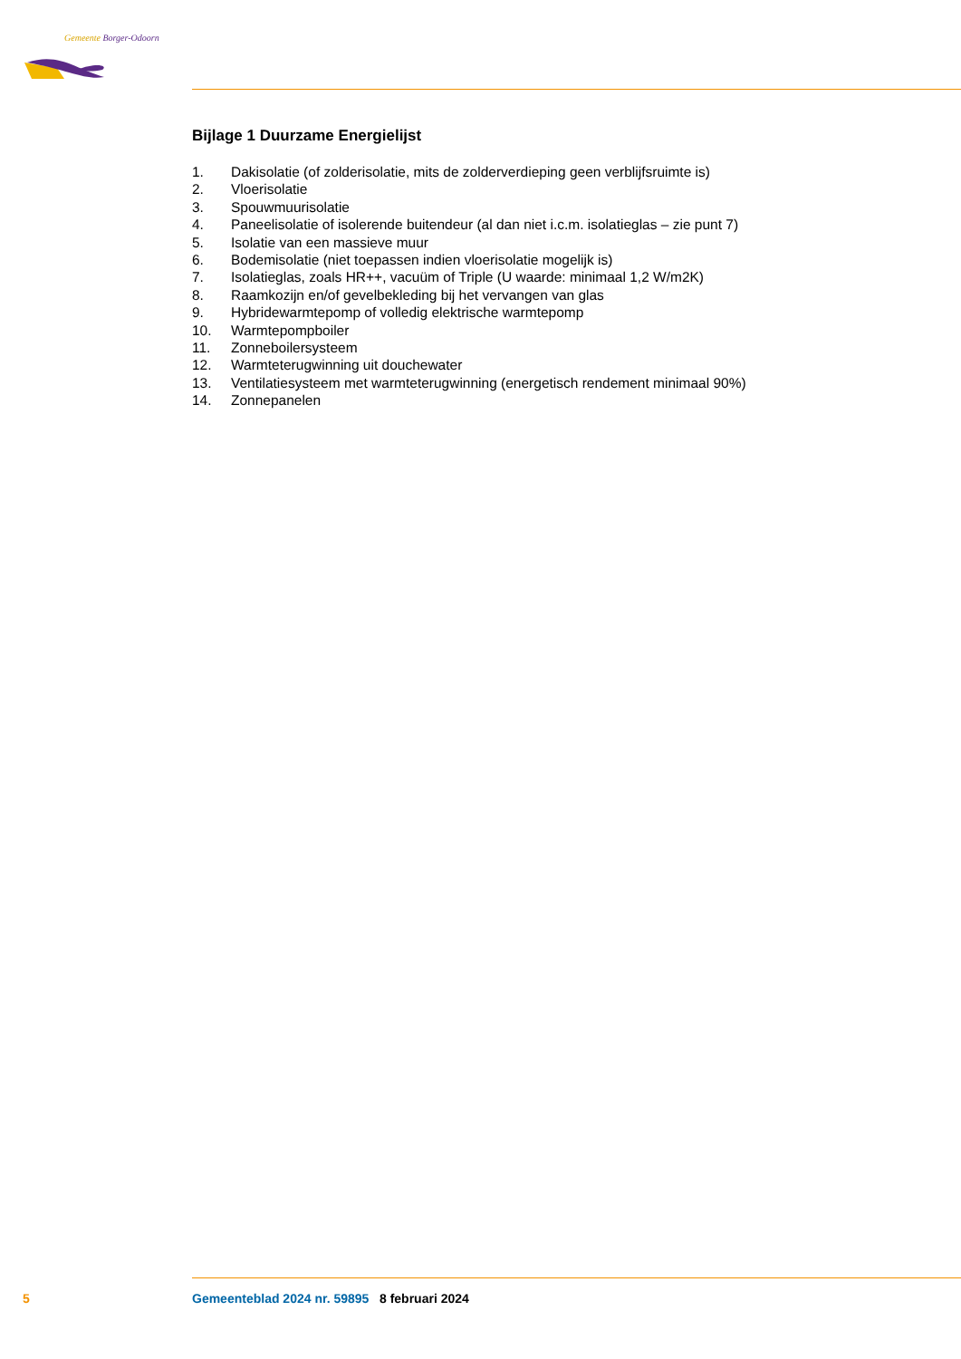Gemeente Borger-Odoorn
Bijlage 1 Duurzame Energielijst
1. Dakisolatie (of zolderisolatie, mits de zolderverdieping geen verblijfsruimte is)
2. Vloerisolatie
3. Spouwmuurisolatie
4. Paneelisolatie of isolerende buitendeur (al dan niet i.c.m. isolatieglas – zie punt 7)
5. Isolatie van een massieve muur
6. Bodemisolatie (niet toepassen indien vloerisolatie mogelijk is)
7. Isolatieglas, zoals HR++, vacuüm of Triple (U waarde: minimaal 1,2 W/m2K)
8. Raamkozijn en/of gevelbekleding bij het vervangen van glas
9. Hybridewarmtepomp of volledig elektrische warmtepomp
10. Warmtepompboiler
11. Zonneboilersysteem
12. Warmteterugwinning uit douchewater
13. Ventilatiesysteem met warmteterugwinning (energetisch rendement minimaal 90%)
14. Zonnepanelen
5 Gemeenteblad 2024 nr. 59895 8 februari 2024